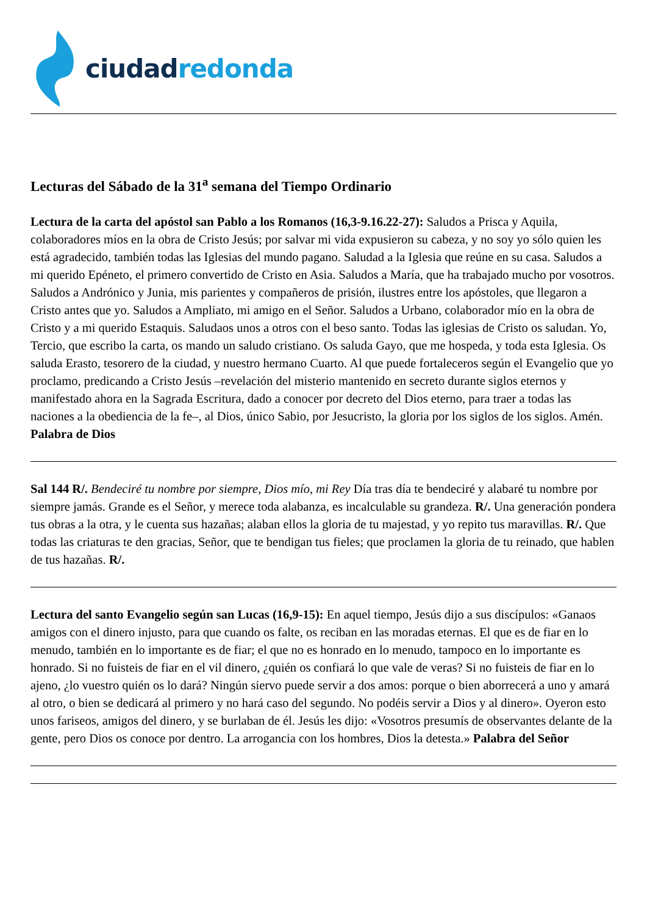ciudad redonda
Lecturas del Sábado de la 31<sup>a</sup> semana del Tiempo Ordinario
Lectura de la carta del apóstol san Pablo a los Romanos (16,3-9.16.22-27): Saludos a Prisca y Aquila, colaboradores míos en la obra de Cristo Jesús; por salvar mi vida expusieron su cabeza, y no soy yo sólo quien les está agradecido, también todas las Iglesias del mundo pagano. Saludad a la Iglesia que reúne en su casa. Saludos a mi querido Epéneto, el primero convertido de Cristo en Asia. Saludos a María, que ha trabajado mucho por vosotros. Saludos a Andrónico y Junia, mis parientes y compañeros de prisión, ilustres entre los apóstoles, que llegaron a Cristo antes que yo. Saludos a Ampliato, mi amigo en el Señor. Saludos a Urbano, colaborador mío en la obra de Cristo y a mi querido Estaquis. Saludaos unos a otros con el beso santo. Todas las iglesias de Cristo os saludan. Yo, Tercio, que escribo la carta, os mando un saludo cristiano. Os saluda Gayo, que me hospeda, y toda esta Iglesia. Os saluda Erasto, tesorero de la ciudad, y nuestro hermano Cuarto. Al que puede fortaleceros según el Evangelio que yo proclamo, predicando a Cristo Jesús –revelación del misterio mantenido en secreto durante siglos eternos y manifestado ahora en la Sagrada Escritura, dado a conocer por decreto del Dios eterno, para traer a todas las naciones a la obediencia de la fe–, al Dios, único Sabio, por Jesucristo, la gloria por los siglos de los siglos. Amén. Palabra de Dios
Sal 144 R/. Bendeciré tu nombre por siempre, Dios mío, mi Rey Día tras día te bendeciré y alabaré tu nombre por siempre jamás. Grande es el Señor, y merece toda alabanza, es incalculable su grandeza. R/. Una generación pondera tus obras a la otra, y le cuenta sus hazañas; alaban ellos la gloria de tu majestad, y yo repito tus maravillas. R/. Que todas las criaturas te den gracias, Señor, que te bendigan tus fieles; que proclamen la gloria de tu reinado, que hablen de tus hazañas. R/.
Lectura del santo Evangelio según san Lucas (16,9-15): En aquel tiempo, Jesús dijo a sus discípulos: «Ganaos amigos con el dinero injusto, para que cuando os falte, os reciban en las moradas eternas. El que es de fiar en lo menudo, también en lo importante es de fiar; el que no es honrado en lo menudo, tampoco en lo importante es honrado. Si no fuisteis de fiar en el vil dinero, ¿quién os confiará lo que vale de veras? Si no fuisteis de fiar en lo ajeno, ¿lo vuestro quién os lo dará? Ningún siervo puede servir a dos amos: porque o bien aborrecerá a uno y amará al otro, o bien se dedicará al primero y no hará caso del segundo. No podéis servir a Dios y al dinero». Oyeron esto unos fariseos, amigos del dinero, y se burlaban de él. Jesús les dijo: «Vosotros presumís de observantes delante de la gente, pero Dios os conoce por dentro. La arrogancia con los hombres, Dios la detesta.» Palabra del Señor